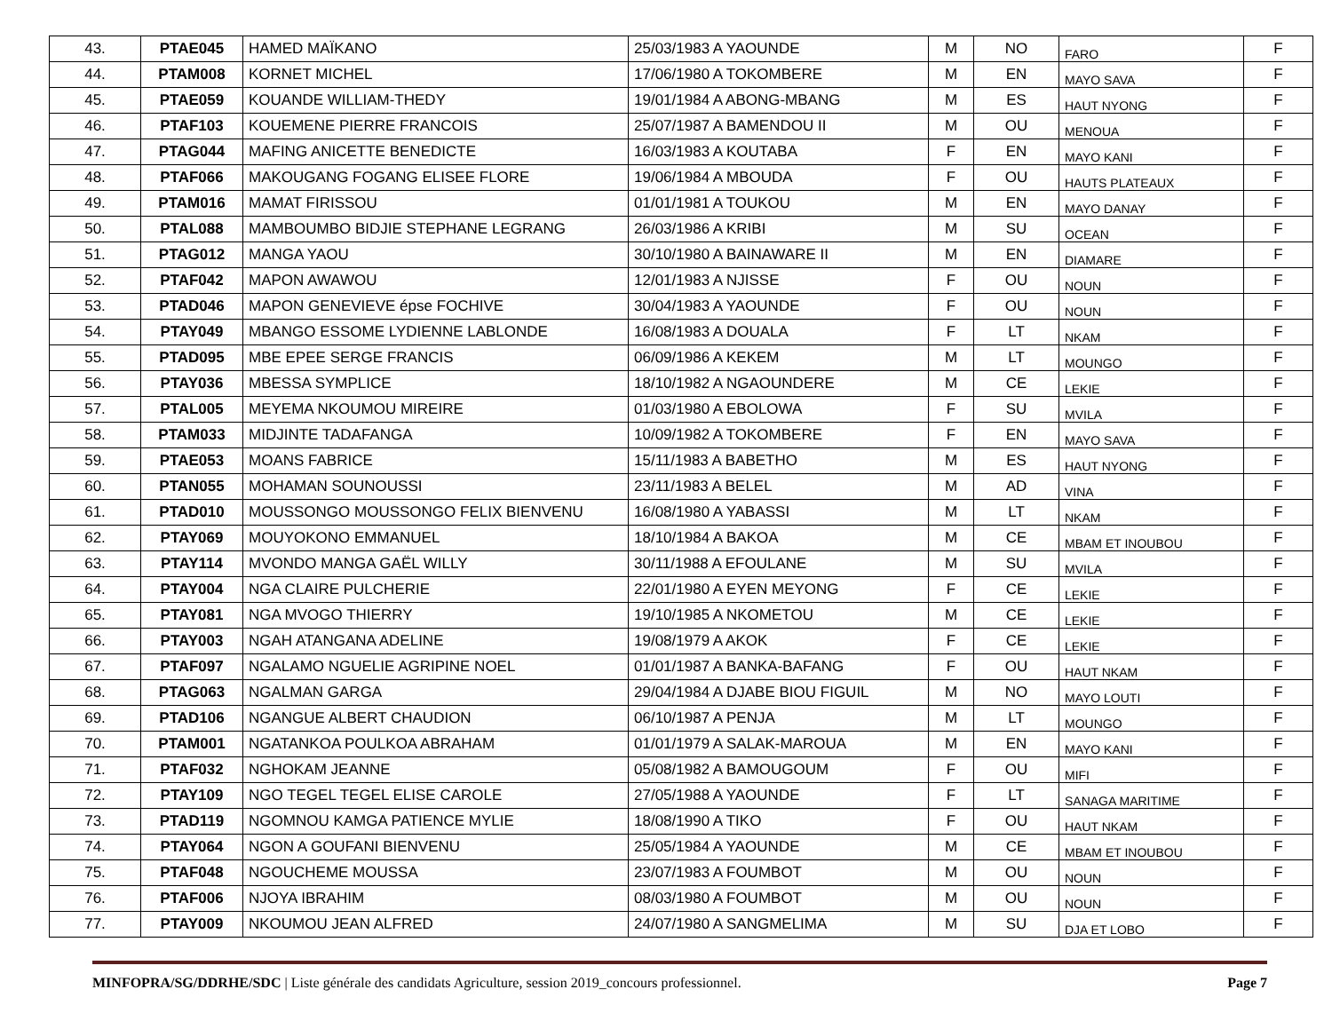| 43. | PTAE045 | HAMED MAÏKANO | 25/03/1983 A YAOUNDE | M | NO | FARO | F |
| 44. | PTAM008 | KORNET MICHEL | 17/06/1980 A TOKOMBERE | M | EN | MAYO SAVA | F |
| 45. | PTAE059 | KOUANDE WILLIAM-THEDY | 19/01/1984 A ABONG-MBANG | M | ES | HAUT NYONG | F |
| 46. | PTAF103 | KOUEMENE PIERRE FRANCOIS | 25/07/1987 A BAMENDOU II | M | OU | MENOUA | F |
| 47. | PTAG044 | MAFING ANICETTE BENEDICTE | 16/03/1983 A KOUTABA | F | EN | MAYO KANI | F |
| 48. | PTAF066 | MAKOUGANG FOGANG ELISEE FLORE | 19/06/1984 A MBOUDA | F | OU | HAUTS PLATEAUX | F |
| 49. | PTAM016 | MAMAT FIRISSOU | 01/01/1981 A TOUKOU | M | EN | MAYO DANAY | F |
| 50. | PTAL088 | MAMBOUMBO BIDJIE STEPHANE LEGRANG | 26/03/1986 A KRIBI | M | SU | OCEAN | F |
| 51. | PTAG012 | MANGA YAOU | 30/10/1980 A BAINAWARE II | M | EN | DIAMARE | F |
| 52. | PTAF042 | MAPON AWAWOU | 12/01/1983 A NJISSE | F | OU | NOUN | F |
| 53. | PTAD046 | MAPON GENEVIEVE épse FOCHIVE | 30/04/1983 A YAOUNDE | F | OU | NOUN | F |
| 54. | PTAY049 | MBANGO ESSOME LYDIENNE LABLONDE | 16/08/1983 A DOUALA | F | LT | NKAM | F |
| 55. | PTAD095 | MBE EPEE SERGE FRANCIS | 06/09/1986 A KEKEM | M | LT | MOUNGO | F |
| 56. | PTAY036 | MBESSA SYMPLICE | 18/10/1982 A NGAOUNDERE | M | CE | LEKIE | F |
| 57. | PTAL005 | MEYEMA NKOUMOU MIREIRE | 01/03/1980 A EBOLOWA | F | SU | MVILA | F |
| 58. | PTAM033 | MIDJINTE TADAFANGA | 10/09/1982 A TOKOMBERE | F | EN | MAYO SAVA | F |
| 59. | PTAE053 | MOANS FABRICE | 15/11/1983 A BABETHO | M | ES | HAUT NYONG | F |
| 60. | PTAN055 | MOHAMAN SOUNOUSSI | 23/11/1983 A BELEL | M | AD | VINA | F |
| 61. | PTAD010 | MOUSSONGO MOUSSONGO FELIX BIENVENU | 16/08/1980 A YABASSI | M | LT | NKAM | F |
| 62. | PTAY069 | MOUYOKONO EMMANUEL | 18/10/1984 A BAKOA | M | CE | MBAM ET INOUBOU | F |
| 63. | PTAY114 | MVONDO MANGA GAËL WILLY | 30/11/1988 A EFOULANE | M | SU | MVILA | F |
| 64. | PTAY004 | NGA CLAIRE PULCHERIE | 22/01/1980 A EYEN MEYONG | F | CE | LEKIE | F |
| 65. | PTAY081 | NGA MVOGO THIERRY | 19/10/1985 A NKOMETOU | M | CE | LEKIE | F |
| 66. | PTAY003 | NGAH ATANGANA ADELINE | 19/08/1979 A AKOK | F | CE | LEKIE | F |
| 67. | PTAF097 | NGALAMO NGUELIE AGRIPINE NOEL | 01/01/1987 A BANKA-BAFANG | F | OU | HAUT NKAM | F |
| 68. | PTAG063 | NGALMAN GARGA | 29/04/1984 A DJABE BIOU FIGUIL | M | NO | MAYO LOUTI | F |
| 69. | PTAD106 | NGANGUE ALBERT CHAUDION | 06/10/1987 A PENJA | M | LT | MOUNGO | F |
| 70. | PTAM001 | NGATANKOA POULKOA ABRAHAM | 01/01/1979 A SALAK-MAROUA | M | EN | MAYO KANI | F |
| 71. | PTAF032 | NGHOKAM JEANNE | 05/08/1982 A BAMOUGOUM | F | OU | MIFI | F |
| 72. | PTAY109 | NGO TEGEL TEGEL ELISE CAROLE | 27/05/1988 A YAOUNDE | F | LT | SANAGA MARITIME | F |
| 73. | PTAD119 | NGOMNOU KAMGA PATIENCE MYLIE | 18/08/1990 A TIKO | F | OU | HAUT NKAM | F |
| 74. | PTAY064 | NGON A GOUFANI BIENVENU | 25/05/1984 A YAOUNDE | M | CE | MBAM ET INOUBOU | F |
| 75. | PTAF048 | NGOUCHEME MOUSSA | 23/07/1983 A FOUMBOT | M | OU | NOUN | F |
| 76. | PTAF006 | NJOYA IBRAHIM | 08/03/1980 A FOUMBOT | M | OU | NOUN | F |
| 77. | PTAY009 | NKOUMOU JEAN ALFRED | 24/07/1980 A SANGMELIMA | M | SU | DJA ET LOBO | F |
MINFOPRA/SG/DDRHE/SDC | Liste générale des candidats Agriculture, session 2019_concours professionnel. Page 7